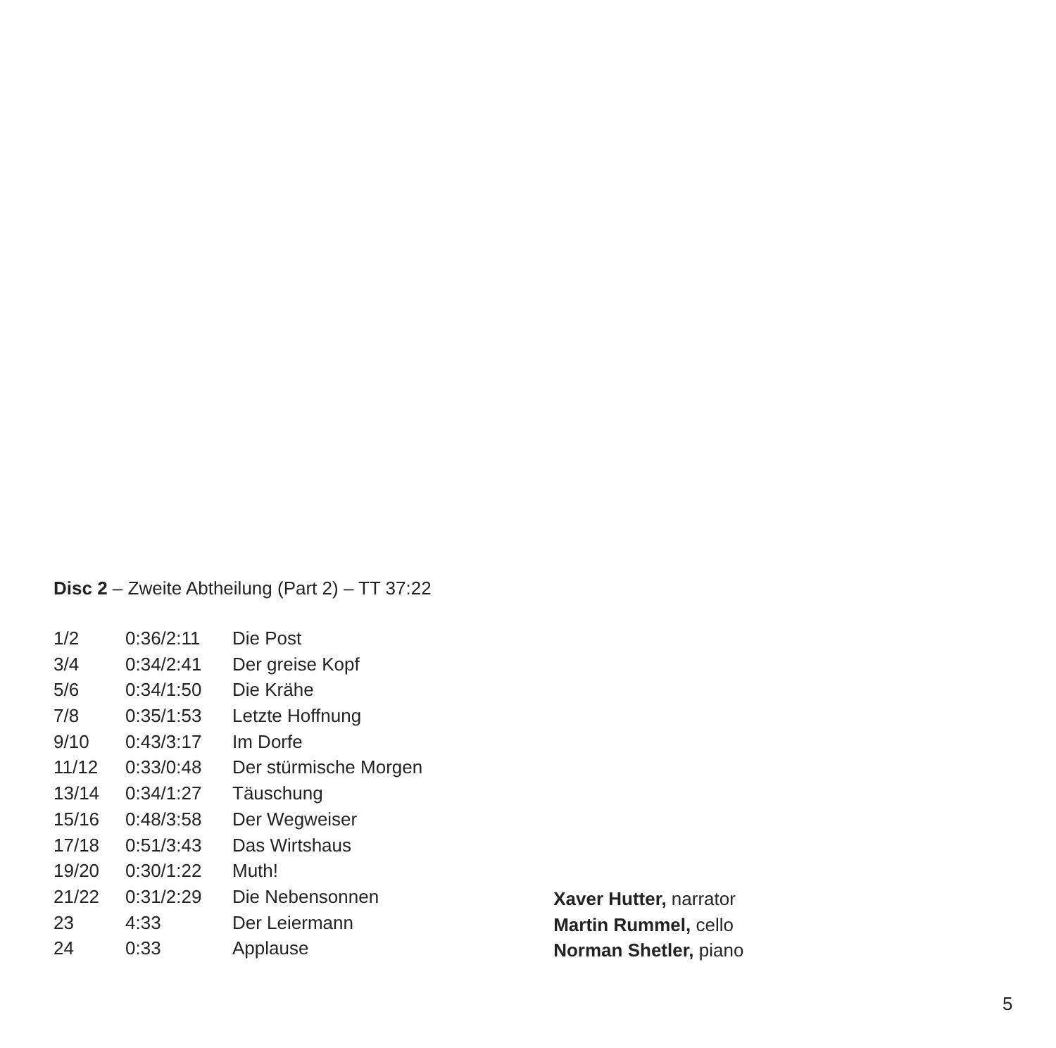Disc 2 – Zweite Abtheilung (Part 2) – TT 37:22
| 1/2 | 0:36/2:11 | Die Post |
| 3/4 | 0:34/2:41 | Der greise Kopf |
| 5/6 | 0:34/1:50 | Die Krähe |
| 7/8 | 0:35/1:53 | Letzte Hoffnung |
| 9/10 | 0:43/3:17 | Im Dorfe |
| 11/12 | 0:33/0:48 | Der stürmische Morgen |
| 13/14 | 0:34/1:27 | Täuschung |
| 15/16 | 0:48/3:58 | Der Wegweiser |
| 17/18 | 0:51/3:43 | Das Wirtshaus |
| 19/20 | 0:30/1:22 | Muth! |
| 21/22 | 0:31/2:29 | Die Nebensonnen |
| 23 | 4:33 | Der Leiermann |
| 24 | 0:33 | Applause |
Xaver Hutter, narrator
Martin Rummel, cello
Norman Shetler, piano
5